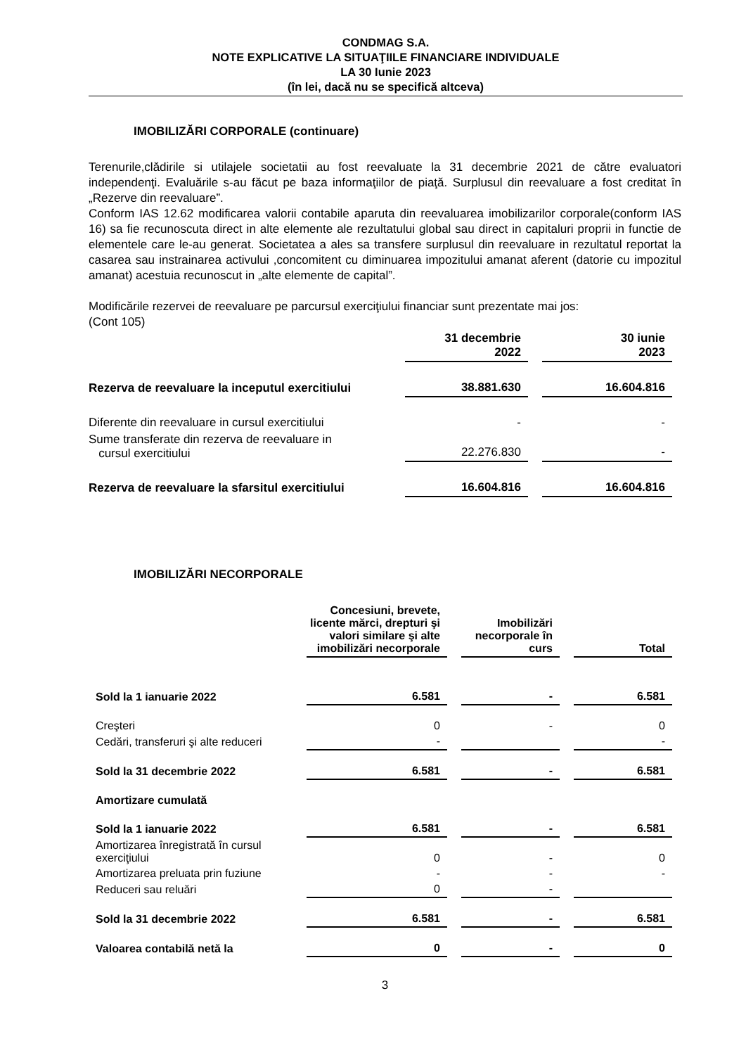CONDMAG S.A.
NOTE EXPLICATIVE LA SITUAŢIILE FINANCIARE INDIVIDUALE
LA 30 Iunie 2023
(în lei, dacă nu se specifică altceva)
IMOBILIZĂRI CORPORALE (continuare)
Terenurile,clădirile si utilajele societatii au fost reevaluate la 31 decembrie 2021 de către evaluatori independenţi. Evaluările s-au făcut pe baza informaţiilor de piaţă. Surplusul din reevaluare a fost creditat în „Rezerve din reevaluare”.
Conform IAS 12.62 modificarea valorii contabile aparuta din reevaluarea imobilizarilor corporale(conform IAS 16) sa fie recunoscuta direct in alte elemente ale rezultatului global sau direct in capitaluri proprii in functie de elementele care le-au generat. Societatea a ales sa transfere surplusul din reevaluare in rezultatul reportat la casarea sau instrainarea activului ,concomitent cu diminuarea impozitului amanat aferent (datorie cu impozitul amanat) acestuia recunoscut in „alte elemente de capital”.
Modificările rezervei de reevaluare pe parcursul exerciţiului financiar sunt prezentate mai jos:
(Cont 105)
| | 31 decembrie 2022 | 30 iunie 2023 |
| --- | --- | --- |
| Rezerva de reevaluare la inceputul exercitiului | 38.881.630 | 16.604.816 |
| Diferente din reevaluare in cursul exercitiului | - | - |
| Sume transferate din rezerva de reevaluare in cursul exercitiului | 22.276.830 | - |
| Rezerva de reevaluare la sfarsitul exercitiului | 16.604.816 | 16.604.816 |
IMOBILIZĂRI NECORPORALE
| | Concesiuni, brevete, licente mărci, drepturi şi valori similare şi alte imobilizări necorporale | Imobilizări necorporale în curs | Total |
| --- | --- | --- | --- |
| Sold la 1 ianuarie 2022 | 6.581 | - | 6.581 |
| Creşteri | 0 | - | 0 |
| Cedări, transferuri şi alte reduceri | - | | - |
| Sold la 31 decembrie 2022 | 6.581 | - | 6.581 |
| Amortizare cumulată | | | |
| Sold la 1 ianuarie 2022 | 6.581 | - | 6.581 |
| Amortizarea înregistrată în cursul exerciţiului | 0 | - | 0 |
| Amortizarea preluata prin fuziune | - | - | - |
| Reduceri sau reluări | 0 | - | |
| Sold la 31 decembrie 2022 | 6.581 | - | 6.581 |
| Valoarea contabilă netă la | 0 | - | 0 |
3